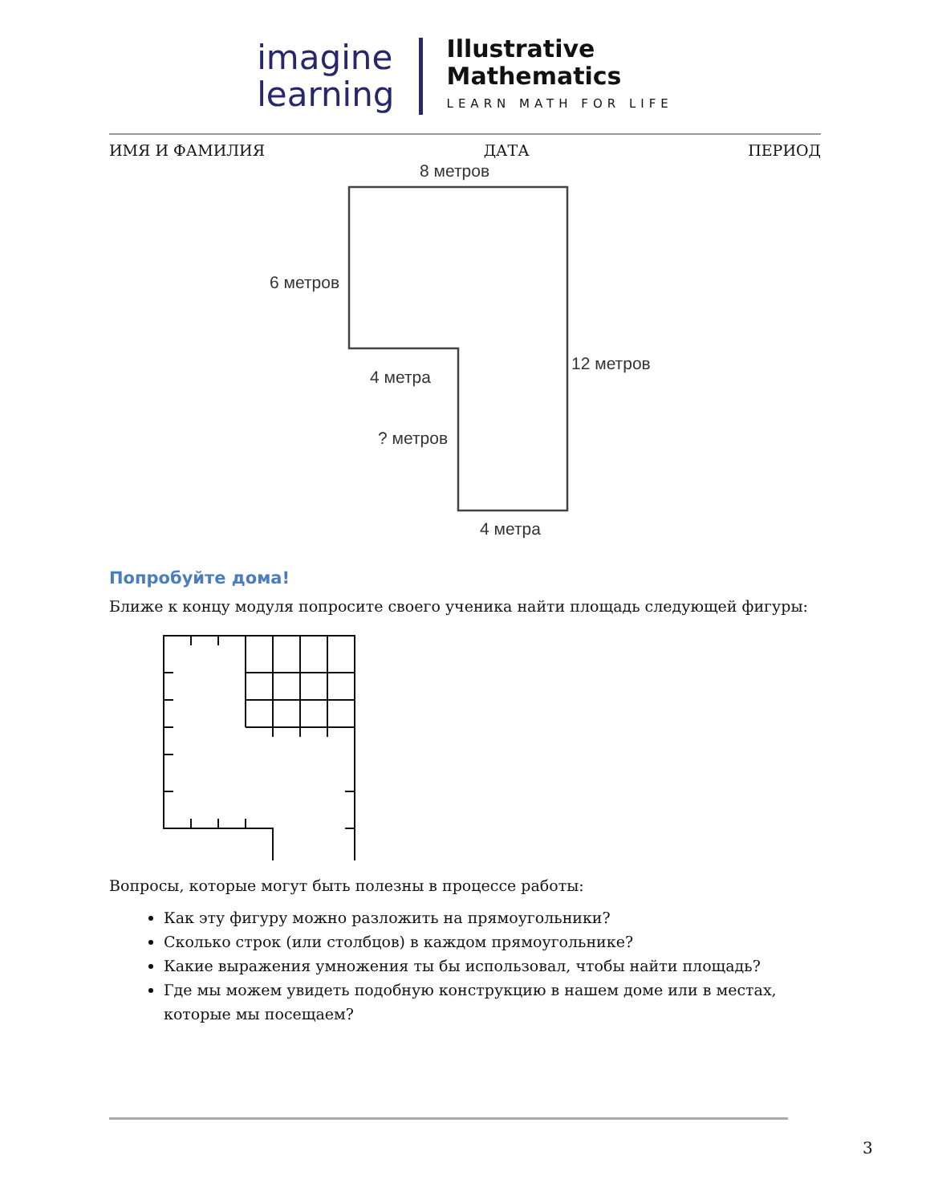imagine
learning
Illustrative
Mathematics
LEARN MATH FOR LIFE
ИМЯ И ФАМИЛИЯ ДАТА ПЕРИОД
8 метров
6 метров
12 метров
4 метра
? метров
4 метра
Попробуйте дома!
Ближе к концу модуля попросите своего ученика найти площадь следующей фигуры:
Вопросы, которые могут быть полезны в процессе работы:
Как эту фигуру можно разложить на прямоугольники?
Сколько строк (или столбцов) в каждом прямоугольнике?
Какие выражения умножения ты бы использовал, чтобы найти площадь?
Где мы можем увидеть подобную конструкцию в нашем доме или в местах, которые мы посещаем?
3